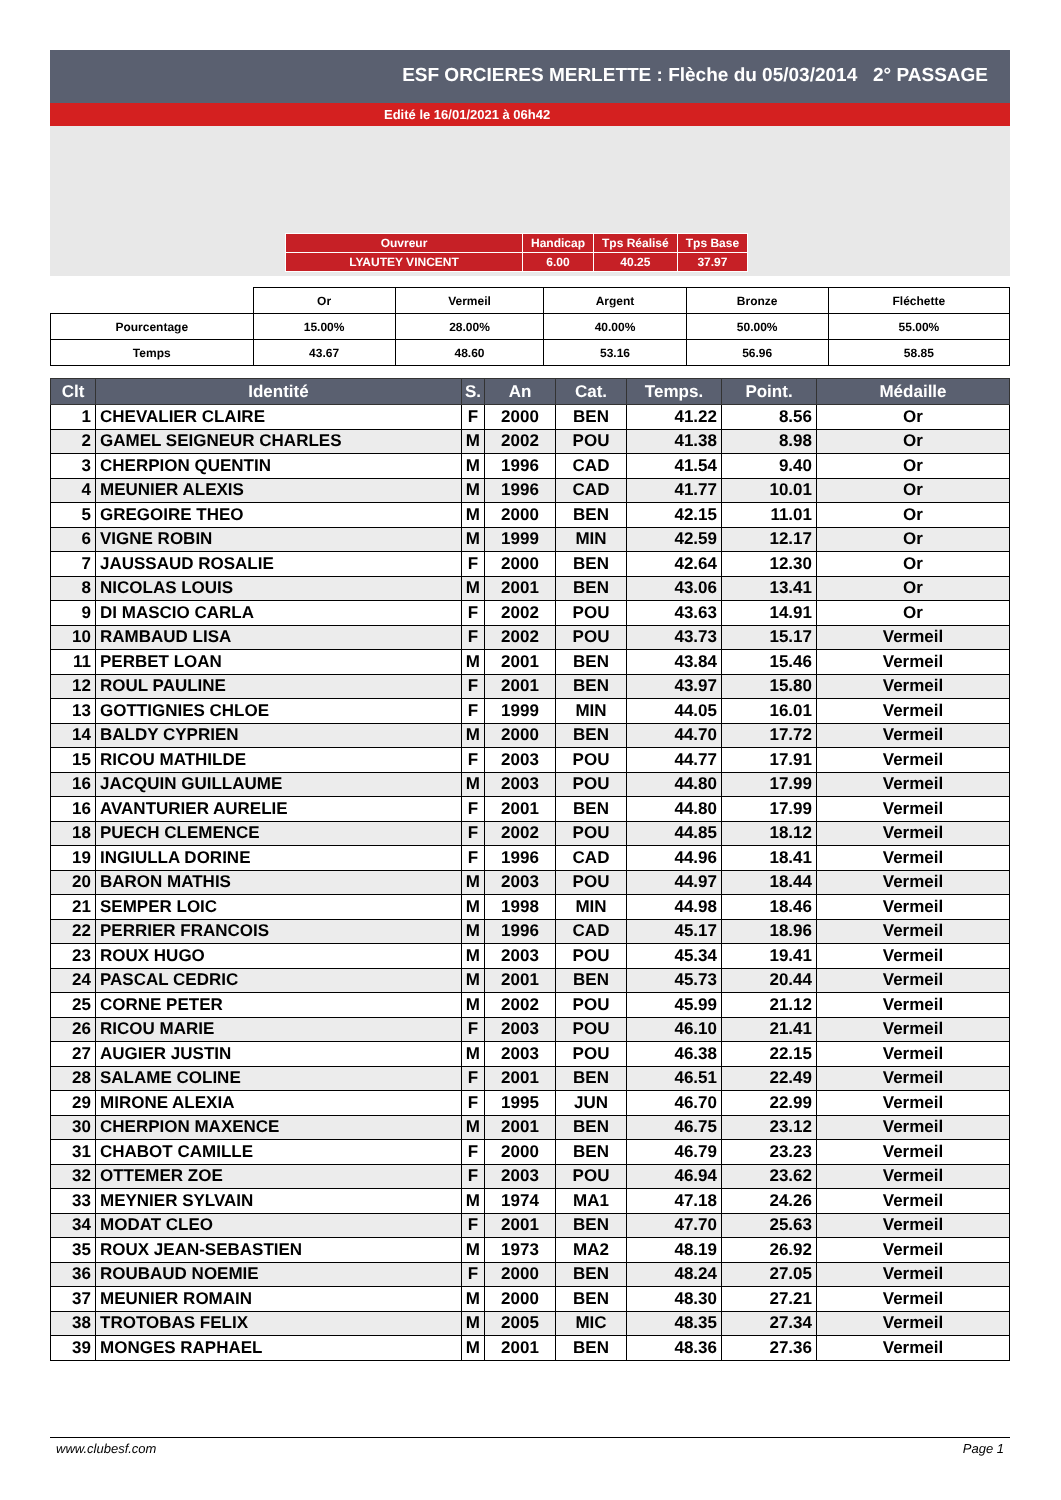ESF ORCIERES MERLETTE : Flèche du 05/03/2014 2° PASSAGE
Edité le 16/01/2021 à 06h42
| Ouvreur | Handicap | Tps Réalisé | Tps Base |
| LYAUTEY VINCENT | 6.00 | 40.25 | 37.97 |
| | Or | Vermeil | Argent | Bronze | Fléchette |
| Pourcentage | 15.00% | 28.00% | 40.00% | 50.00% | 55.00% |
| Temps | 43.67 | 48.60 | 53.16 | 56.96 | 58.85 |
| Clt | Identité | S. | An | Cat. | Temps. | Point. | Médaille |
| --- | --- | --- | --- | --- | --- | --- | --- |
| 1 | CHEVALIER CLAIRE | F | 2000 | BEN | 41.22 | 8.56 | Or |
| 2 | GAMEL SEIGNEUR CHARLES | M | 2002 | POU | 41.38 | 8.98 | Or |
| 3 | CHERPION QUENTIN | M | 1996 | CAD | 41.54 | 9.40 | Or |
| 4 | MEUNIER ALEXIS | M | 1996 | CAD | 41.77 | 10.01 | Or |
| 5 | GREGOIRE THEO | M | 2000 | BEN | 42.15 | 11.01 | Or |
| 6 | VIGNE ROBIN | M | 1999 | MIN | 42.59 | 12.17 | Or |
| 7 | JAUSSAUD ROSALIE | F | 2000 | BEN | 42.64 | 12.30 | Or |
| 8 | NICOLAS LOUIS | M | 2001 | BEN | 43.06 | 13.41 | Or |
| 9 | DI MASCIO CARLA | F | 2002 | POU | 43.63 | 14.91 | Or |
| 10 | RAMBAUD LISA | F | 2002 | POU | 43.73 | 15.17 | Vermeil |
| 11 | PERBET LOAN | M | 2001 | BEN | 43.84 | 15.46 | Vermeil |
| 12 | ROUL PAULINE | F | 2001 | BEN | 43.97 | 15.80 | Vermeil |
| 13 | GOTTIGNIES CHLOE | F | 1999 | MIN | 44.05 | 16.01 | Vermeil |
| 14 | BALDY CYPRIEN | M | 2000 | BEN | 44.70 | 17.72 | Vermeil |
| 15 | RICOU MATHILDE | F | 2003 | POU | 44.77 | 17.91 | Vermeil |
| 16 | JACQUIN GUILLAUME | M | 2003 | POU | 44.80 | 17.99 | Vermeil |
| 16 | AVANTURIER AURELIE | F | 2001 | BEN | 44.80 | 17.99 | Vermeil |
| 18 | PUECH CLEMENCE | F | 2002 | POU | 44.85 | 18.12 | Vermeil |
| 19 | INGIULLA DORINE | F | 1996 | CAD | 44.96 | 18.41 | Vermeil |
| 20 | BARON MATHIS | M | 2003 | POU | 44.97 | 18.44 | Vermeil |
| 21 | SEMPER LOIC | M | 1998 | MIN | 44.98 | 18.46 | Vermeil |
| 22 | PERRIER FRANCOIS | M | 1996 | CAD | 45.17 | 18.96 | Vermeil |
| 23 | ROUX HUGO | M | 2003 | POU | 45.34 | 19.41 | Vermeil |
| 24 | PASCAL CEDRIC | M | 2001 | BEN | 45.73 | 20.44 | Vermeil |
| 25 | CORNE PETER | M | 2002 | POU | 45.99 | 21.12 | Vermeil |
| 26 | RICOU MARIE | F | 2003 | POU | 46.10 | 21.41 | Vermeil |
| 27 | AUGIER JUSTIN | M | 2003 | POU | 46.38 | 22.15 | Vermeil |
| 28 | SALAME COLINE | F | 2001 | BEN | 46.51 | 22.49 | Vermeil |
| 29 | MIRONE ALEXIA | F | 1995 | JUN | 46.70 | 22.99 | Vermeil |
| 30 | CHERPION MAXENCE | M | 2001 | BEN | 46.75 | 23.12 | Vermeil |
| 31 | CHABOT CAMILLE | F | 2000 | BEN | 46.79 | 23.23 | Vermeil |
| 32 | OTTEMER ZOE | F | 2003 | POU | 46.94 | 23.62 | Vermeil |
| 33 | MEYNIER SYLVAIN | M | 1974 | MA1 | 47.18 | 24.26 | Vermeil |
| 34 | MODAT CLEO | F | 2001 | BEN | 47.70 | 25.63 | Vermeil |
| 35 | ROUX JEAN-SEBASTIEN | M | 1973 | MA2 | 48.19 | 26.92 | Vermeil |
| 36 | ROUBAUD NOEMIE | F | 2000 | BEN | 48.24 | 27.05 | Vermeil |
| 37 | MEUNIER ROMAIN | M | 2000 | BEN | 48.30 | 27.21 | Vermeil |
| 38 | TROTOBAS FELIX | M | 2005 | MIC | 48.35 | 27.34 | Vermeil |
| 39 | MONGES RAPHAEL | M | 2001 | BEN | 48.36 | 27.36 | Vermeil |
www.clubesf.com Page 1